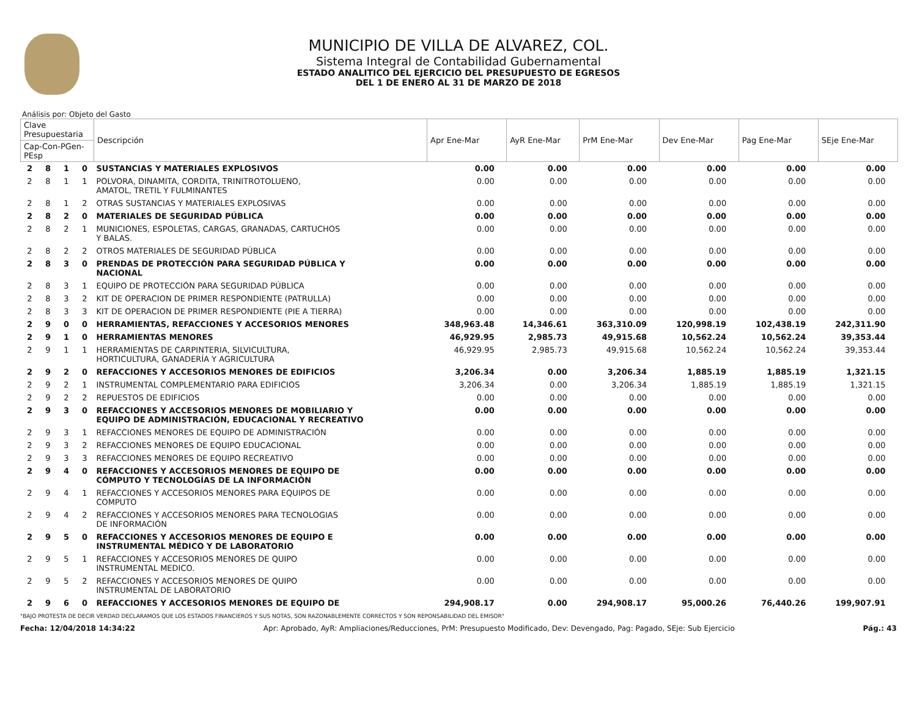MUNICIPIO DE VILLA DE ALVAREZ, COL.
Sistema Integral de Contabilidad Gubernamental
ESTADO ANALITICO DEL EJERCICIO DEL PRESUPUESTO DE EGRESOS
DEL 1 DE ENERO AL 31 DE MARZO DE 2018
Análisis por: Objeto del Gasto
| Clave Presupuestaria | | | | Descripción | Apr Ene-Mar | AyR Ene-Mar | PrM Ene-Mar | Dev Ene-Mar | Pag Ene-Mar | SEje Ene-Mar |
| --- | --- | --- | --- | --- | --- | --- | --- | --- | --- | --- |
| Cap-Con-PGen-PEsp | | | | | | | | | | |
| 2 | 8 | 1 | 0 | SUSTANCIAS Y MATERIALES EXPLOSIVOS | 0.00 | 0.00 | 0.00 | 0.00 | 0.00 | 0.00 |
| 2 | 8 | 1 | 1 | POLVORA, DINAMITA, CORDITA, TRINITROTOLUENO, AMATOL, TRETIL Y FULMINANTES | 0.00 | 0.00 | 0.00 | 0.00 | 0.00 | 0.00 |
| 2 | 8 | 1 | 2 | OTRAS SUSTANCIAS Y MATERIALES EXPLOSIVAS | 0.00 | 0.00 | 0.00 | 0.00 | 0.00 | 0.00 |
| 2 | 8 | 2 | 0 | MATERIALES DE SEGURIDAD PÚBLICA | 0.00 | 0.00 | 0.00 | 0.00 | 0.00 | 0.00 |
| 2 | 8 | 2 | 1 | MUNICIONES, ESPOLETAS, CARGAS, GRANADAS, CARTUCHOS Y BALAS. | 0.00 | 0.00 | 0.00 | 0.00 | 0.00 | 0.00 |
| 2 | 8 | 2 | 2 | OTROS MATERIALES DE SEGURIDAD PÚBLICA | 0.00 | 0.00 | 0.00 | 0.00 | 0.00 | 0.00 |
| 2 | 8 | 3 | 0 | PRENDAS DE PROTECCIÓN PARA SEGURIDAD PÚBLICA Y NACIONAL | 0.00 | 0.00 | 0.00 | 0.00 | 0.00 | 0.00 |
| 2 | 8 | 3 | 1 | EQUIPO DE PROTECCIÓN PARA SEGURIDAD PÚBLICA | 0.00 | 0.00 | 0.00 | 0.00 | 0.00 | 0.00 |
| 2 | 8 | 3 | 2 | KIT DE OPERACION DE PRIMER RESPONDIENTE (PATRULLA) | 0.00 | 0.00 | 0.00 | 0.00 | 0.00 | 0.00 |
| 2 | 8 | 3 | 3 | KIT DE OPERACION DE PRIMER RESPONDIENTE (PIE A TIERRA) | 0.00 | 0.00 | 0.00 | 0.00 | 0.00 | 0.00 |
| 2 | 9 | 0 | 0 | HERRAMIENTAS, REFACCIONES Y ACCESORIOS MENORES | 348,963.48 | 14,346.61 | 363,310.09 | 120,998.19 | 102,438.19 | 242,311.90 |
| 2 | 9 | 1 | 0 | HERRAMIENTAS MENORES | 46,929.95 | 2,985.73 | 49,915.68 | 10,562.24 | 10,562.24 | 39,353.44 |
| 2 | 9 | 1 | 1 | HERRAMIENTAS DE CARPINTERIA, SILVICULTURA, HORTICULTURA, GANADERÍA Y AGRICULTURA | 46,929.95 | 2,985.73 | 49,915.68 | 10,562.24 | 10,562.24 | 39,353.44 |
| 2 | 9 | 2 | 0 | REFACCIONES Y ACCESORIOS MENORES DE EDIFICIOS | 3,206.34 | 0.00 | 3,206.34 | 1,885.19 | 1,885.19 | 1,321.15 |
| 2 | 9 | 2 | 1 | INSTRUMENTAL COMPLEMENTARIO PARA EDIFICIOS | 3,206.34 | 0.00 | 3,206.34 | 1,885.19 | 1,885.19 | 1,321.15 |
| 2 | 9 | 2 | 2 | REPUESTOS DE EDIFICIOS | 0.00 | 0.00 | 0.00 | 0.00 | 0.00 | 0.00 |
| 2 | 9 | 3 | 0 | REFACCIONES Y ACCESORIOS MENORES DE MOBILIARIO Y EQUIPO DE ADMINISTRACIÓN, EDUCACIONAL Y RECREATIVO | 0.00 | 0.00 | 0.00 | 0.00 | 0.00 | 0.00 |
| 2 | 9 | 3 | 1 | REFACCIONES MENORES DE EQUIPO DE ADMINISTRACIÓN | 0.00 | 0.00 | 0.00 | 0.00 | 0.00 | 0.00 |
| 2 | 9 | 3 | 2 | REFACCIONES MENORES DE EQUIPO EDUCACIONAL | 0.00 | 0.00 | 0.00 | 0.00 | 0.00 | 0.00 |
| 2 | 9 | 3 | 3 | REFACCIONES MENORES DE EQUIPO RECREATIVO | 0.00 | 0.00 | 0.00 | 0.00 | 0.00 | 0.00 |
| 2 | 9 | 4 | 0 | REFACCIONES Y ACCESORIOS MENORES DE EQUIPO DE CÓMPUTO Y TECNOLOGÍAS DE LA INFORMACIÓN | 0.00 | 0.00 | 0.00 | 0.00 | 0.00 | 0.00 |
| 2 | 9 | 4 | 1 | REFACCIONES Y ACCESORIOS MENORES PARA EQUIPOS DE COMPUTO | 0.00 | 0.00 | 0.00 | 0.00 | 0.00 | 0.00 |
| 2 | 9 | 4 | 2 | REFACCIONES Y ACCESORIOS MENORES PARA TECNOLOGIAS DE INFORMACIÓN | 0.00 | 0.00 | 0.00 | 0.00 | 0.00 | 0.00 |
| 2 | 9 | 5 | 0 | REFACCIONES Y ACCESORIOS MENORES DE EQUIPO E INSTRUMENTAL MÉDICO Y DE LABORATORIO | 0.00 | 0.00 | 0.00 | 0.00 | 0.00 | 0.00 |
| 2 | 9 | 5 | 1 | REFACCIONES Y ACCESORIOS MENORES DE QUIPO INSTRUMENTAL MEDICO. | 0.00 | 0.00 | 0.00 | 0.00 | 0.00 | 0.00 |
| 2 | 9 | 5 | 2 | REFACCIONES Y ACCESORIOS MENORES DE QUIPO INSTRUMENTAL DE LABORATORIO | 0.00 | 0.00 | 0.00 | 0.00 | 0.00 | 0.00 |
| 2 | 9 | 6 | 0 | REFACCIONES Y ACCESORIOS MENORES DE EQUIPO DE | 294,908.17 | 0.00 | 294,908.17 | 95,000.26 | 76,440.26 | 199,907.91 |
"BAJO PROTESTA DE DECIR VERDAD DECLARAMOS QUE LOS ESTADOS FINANCIEROS Y SUS NOTAS, SON RAZONABLEMENTE CORRECTOS Y SON REPONSABILIDAD DEL EMISOR"
Fecha: 12/04/2018 14:34:22 Apr: Aprobado, AyR: Ampliaciones/Reducciones, PrM: Presupuesto Modificado, Dev: Devengado, Pag: Pagado, SEje: Sub Ejercicio Pág.: 43